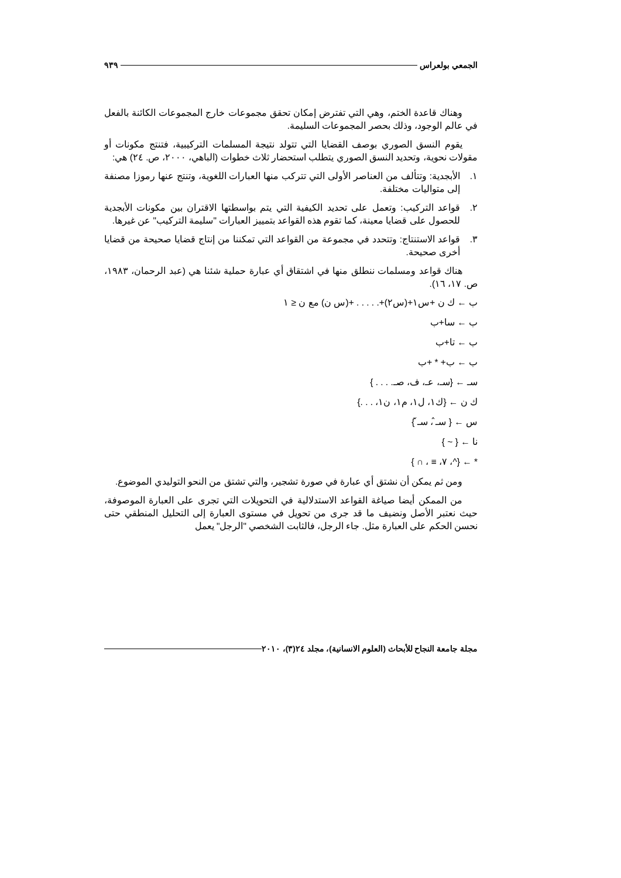الجمعي بولعراس ٩٣٩
وهناك قاعدة الختم، وهي التي تفترض إمكان تحقق مجموعات خارج المجموعات الكائنة بالفعل في عالم الوجود، وذلك بحصر المجموعات السليمة.
يقوم النسق الصوري بوصف القضايا التي تتولد نتيجة المسلمات التركيبية، فتنتج مكونات أو مقولات نحوية، وتحديد النسق الصوري يتطلب استحضار ثلاث خطوات (الباهي، ٢٠٠٠، ص. ٢٤) هي:
١. الأبجدية: وتتألف من العناصر الأولى التي تتركب منها العبارات اللغوية، وتنتج عنها رموزا مصنفة إلى متواليات مختلفة.
٢. قواعد التركيب: وتعمل على تحديد الكيفية التي يتم بواسطتها الاقتران بين مكونات الأبجدية للحصول على قضايا معينة، كما تقوم هذه القواعد بتمييز العبارات "سليمة التركيب" عن غيرها.
٣. قواعد الاستنتاج: وتتحدد في مجموعة من القواعد التي تمكننا من إنتاج قضايا صحيحة من قضايا أخرى صحيحة.
هناك قواعد ومسلمات ننطلق منها في اشتقاق أي عبارة حملية شئنا هي (عبد الرحمان، ١٩٨٣، ص. ١٧، ١٦).
ب ← ك ن +س١+(س٢)+. . . . . +(س ن) مع ن ≤ ١
ب ← سا+ب
ب ← تا+ب
ب ← ب+ * +ب
سـ ← {سـ، عـ، ف، صـ. . . . }
ك ن ← {ك١، ل١، م١، ن١، . . .}
س ← { سـ̂ ، سـ̌ }
نا ← { ~ }
* ← {^، ٧، ≡ ، ∩ }
ومن ثم يمكن أن نشتق أي عبارة في صورة تشجير، والتي تشتق من النحو التوليدي الموضوع.
من الممكن أيضا صياغة القواعد الاستدلالية في التحويلات التي تجرى على العبارة الموصوفة، حيث نعتبر الأصل ونضيف ما قد جرى من تحويل في مستوى العبارة إلى التحليل المنطقي حتى نحسن الحكم على العبارة مثل. جاء الرجل، فالثابت الشخصي "الرجل" يعمل
مجلة جامعة النجاح للأبحاث (العلوم الانسانية)، مجلد ٢٤(٣)، ٢٠١٠